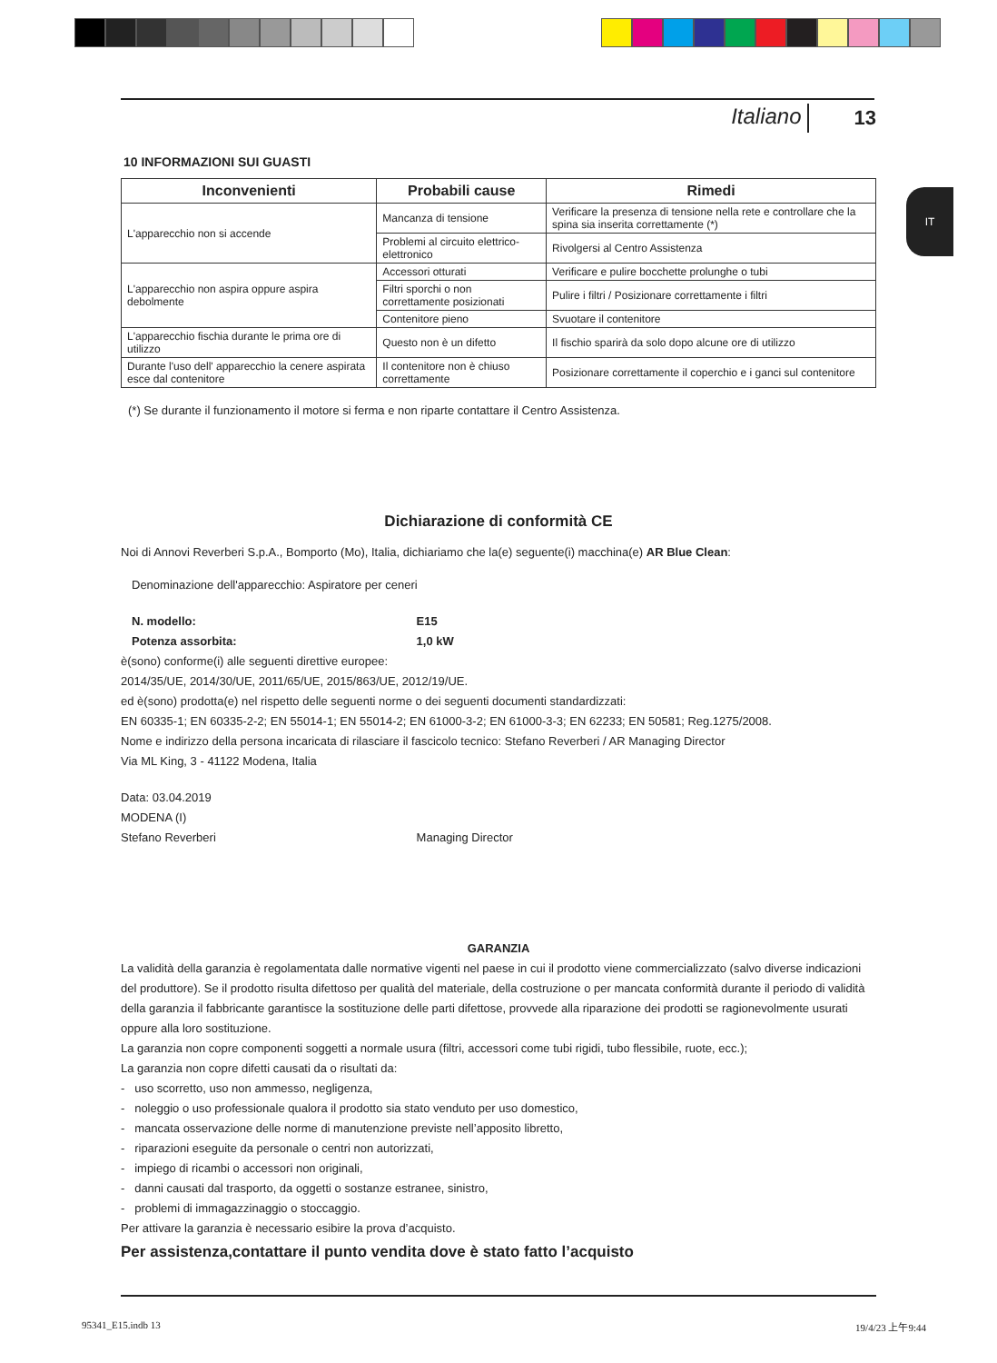Italiano 13
IT
10 INFORMAZIONI SUI GUASTI
| Inconvenienti | Probabili cause | Rimedi |
| --- | --- | --- |
| L'apparecchio non si accende | Mancanza di tensione | Verificare la presenza di tensione nella rete e controllare che la spina sia inserita correttamente (*) |
| | Problemi al circuito elettrico-elettronico | Rivolgersi al Centro Assistenza |
| L'apparecchio non aspira oppure aspira debolmente | Accessori otturati | Verificare e pulire bocchette prolunghe o tubi |
| | Filtri sporchi o non correttamente posizionati | Pulire i filtri / Posizionare correttamente i filtri |
| | Contenitore pieno | Svuotare il contenitore |
| L'apparecchio fischia durante le prima ore di utilizzo | Questo non è un difetto | Il fischio sparirà da solo dopo alcune ore di utilizzo |
| Durante l'uso dell' apparecchio la cenere aspirata esce dal contenitore | Il contenitore non è chiuso correttamente | Posizionare correttamente il coperchio e i ganci sul contenitore |
(*) Se durante il funzionamento il motore si ferma e non riparte contattare il Centro Assistenza.
Dichiarazione di conformità CE
Noi di Annovi Reverberi S.p.A., Bomporto (Mo), Italia, dichiariamo che la(e) seguente(i) macchina(e) AR Blue Clean:
Denominazione dell'apparecchio: Aspiratore per ceneri
N. modello: E15
Potenza assorbita: 1,0 kW
è(sono) conforme(i) alle seguenti direttive europee:
2014/35/UE, 2014/30/UE, 2011/65/UE, 2015/863/UE, 2012/19/UE.
ed è(sono) prodotta(e) nel rispetto delle seguenti norme o dei seguenti documenti standardizzati:
EN 60335-1; EN 60335-2-2; EN 55014-1; EN 55014-2; EN 61000-3-2; EN 61000-3-3; EN 62233; EN 50581; Reg.1275/2008.
Nome e indirizzo della persona incaricata di rilasciare il fascicolo tecnico: Stefano Reverberi / AR Managing Director
Via ML King, 3 - 41122 Modena, Italia
Data: 03.04.2019
MODENA (I)
Stefano Reverberi Managing Director
GARANZIA
La validità della garanzia è regolamentata dalle normative vigenti nel paese in cui il prodotto viene commercializzato (salvo diverse indicazioni del produttore). Se il prodotto risulta difettoso per qualità del materiale, della costruzione o per mancata conformità durante il periodo di validità della garanzia il fabbricante garantisce la sostituzione delle parti difettose, provvede alla riparazione dei prodotti se ragionevolmente usurati oppure alla loro sostituzione.
La garanzia non copre componenti soggetti a normale usura (filtri, accessori come tubi rigidi, tubo flessibile, ruote, ecc.);
La garanzia non copre difetti causati da o risultati da:
- uso scorretto, uso non ammesso, negligenza,
- noleggio o uso professionale qualora il prodotto sia stato venduto per uso domestico,
- mancata osservazione delle norme di manutenzione previste nell’apposito libretto,
- riparazioni eseguite da personale o centri non autorizzati,
- impiego di ricambi o accessori non originali,
- danni causati dal trasporto, da oggetti o sostanze estranee, sinistro,
- problemi di immagazzinaggio o stoccaggio.
Per attivare la garanzia è necessario esibire la prova d’acquisto.
Per assistenza,contattare il punto vendita dove è stato fatto l’acquisto
95341_E15.indb 13 19/4/23 上午9:44